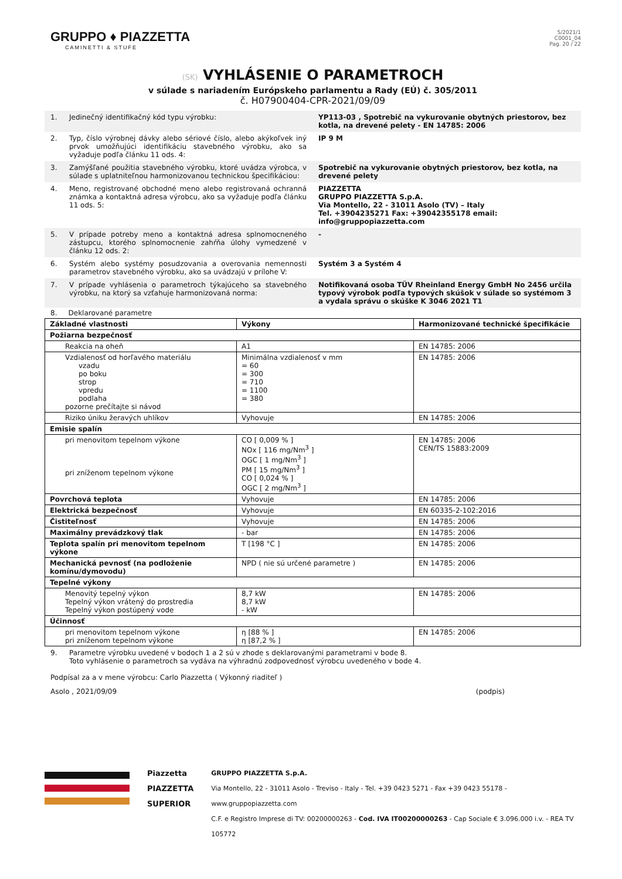GRUPPO ♦ PIAZZETTA
CAMINETTI & STUFE
5/2021/1
C0001_04
Pag. 20 / 22
(SK) VYHLÁSENIE O PARAMETROCH
v súlade s nariadením Európskeho parlamentu a Rady (EÚ) č. 305/2011
č. H07900404-CPR-2021/09/09
1. Jedinečný identifikačný kód typu výrobku: YP113-03 , Spotrebič na vykurovanie obytných priestorov, bez kotla, na drevené pelety - EN 14785: 2006
2. Typ, číslo výrobnej dávky alebo sériové číslo, alebo akýkoľvek iný prvok umožňujúci identifikáciu stavebného výrobku, ako sa vyžaduje podľa článku 11 ods. 4:
IP 9 M
3. Zamýšľané použitia stavebného výrobku, ktoré uvádza výrobca, v súlade s uplatniteľnou harmonizovanou technickou špecifikáciou:
Spotrebič na vykurovanie obytných priestorov, bez kotla, na drevené pelety
4. Meno, registrované obchodné meno alebo registrovaná ochranná známka a kontaktná adresa výrobcu, ako sa vyžaduje podľa článku 11 ods. 5:
PIAZZETTA
GRUPPO PIAZZETTA S.p.A.
Via Montello, 22 - 31011 Asolo (TV) – Italy
Tel. +3904235271 Fax: +39042355178 email: info@gruppopiazzetta.com
5. V prípade potreby meno a kontaktná adresa splnomocneného zástupcu, ktorého splnomocnenie zahŕňa úlohy vymedzené v článku 12 ods. 2:
-
6. Systém alebo systémy posudzovania a overovania nemennosti parametrov stavebného výrobku, ako sa uvádzajú v prílohe V:
Systém 3 a Systém 4
7. V prípade vyhlásenia o parametroch týkajúceho sa stavebného výrobku, na ktorý sa vzťahuje harmonizovaná norma:
Notifikovaná osoba TÜV Rheinland Energy GmbH No 2456 určila typový výrobok podľa typových skúšok v súlade so systémom 3 a vydala správu o skúške K 3046 2021 T1
8. Deklarované parametre
| Základné vlastnosti | Výkony | Harmonizované technické špecifikácie |
| Požiarna bezpečnosť | | |
| Reakcia na oheň | A1 | EN 14785: 2006 |
| Vzdialenosť od horľavého materiálu vzadu po boku strop vpredu podlaha pozorne prečítajte si návod | Minimálna vzdialenosť v mm = 60 = 300 = 710 = 1100 = 380 | EN 14785: 2006 |
| Riziko úniku žeravých uhlíkov | Vyhovuje | EN 14785: 2006 |
| Emisie spalín | | |
| pri menovitom tepelnom výkone pri zníženom tepelnom výkone | CO [ 0,009 % ] NOx [ 116 mg/Nm<sup>3</sup> ] OGC [ 1 mg/Nm<sup>3</sup> ] PM [ 15 mg/Nm<sup>3</sup> ] CO [ 0,024 % ] OGC [ 2 mg/Nm<sup>3</sup> ] | EN 14785: 2006 CEN/TS 15883:2009 |
| Povrchová teplota | Vyhovuje | EN 14785: 2006 |
| Elektrická bezpečnosť | Vyhovuje | EN 60335-2-102:2016 |
| Čistiteľnosť | Vyhovuje | EN 14785: 2006 |
| Maximálny prevádzkový tlak | - bar | EN 14785: 2006 |
| Teplota spalín pri menovitom tepelnom výkone | T [198 °C ] | EN 14785: 2006 |
| Mechanická pevnosť (na podloženie komínu/dymovodu) | NPD ( nie sú určené parametre ) | EN 14785: 2006 |
| Tepelné výkony | | |
| Menovitý tepelný výkon Tepelný výkon vrátený do prostredia Tepelný výkon postúpený vode | 8,7 kW 8,7 kW - kW | EN 14785: 2006 |
| Účinnosť | | |
| pri menovitom tepelnom výkone pri zníženom tepelnom výkone | η [88 % ] η [87,2 % ] | EN 14785: 2006 |
9. Parametre výrobku uvedené v bodoch 1 a 2 sú v zhode s deklarovanými parametrami v bode 8.
Toto vyhlásenie o parametroch sa vydáva na výhradnú zodpovednosť výrobcu uvedeného v bode 4.
Podpísal za a v mene výrobcu: Carlo Piazzetta ( Výkonný riaditeľ )
Asolo , 2021/09/09 (podpis)
Piazzetta
PIAZZETTA
SUPERIOR
GRUPPO PIAZZETTA S.p.A.
Via Montello, 22 - 31011 Asolo - Treviso - Italy - Tel. +39 0423 5271 - Fax +39 0423 55178 - www.gruppopiazzetta.com
C.F. e Registro Imprese di TV: 00200000263 - Cod. IVA IT00200000263 - Cap Sociale € 3.096.000 i.v. - REA TV 105772